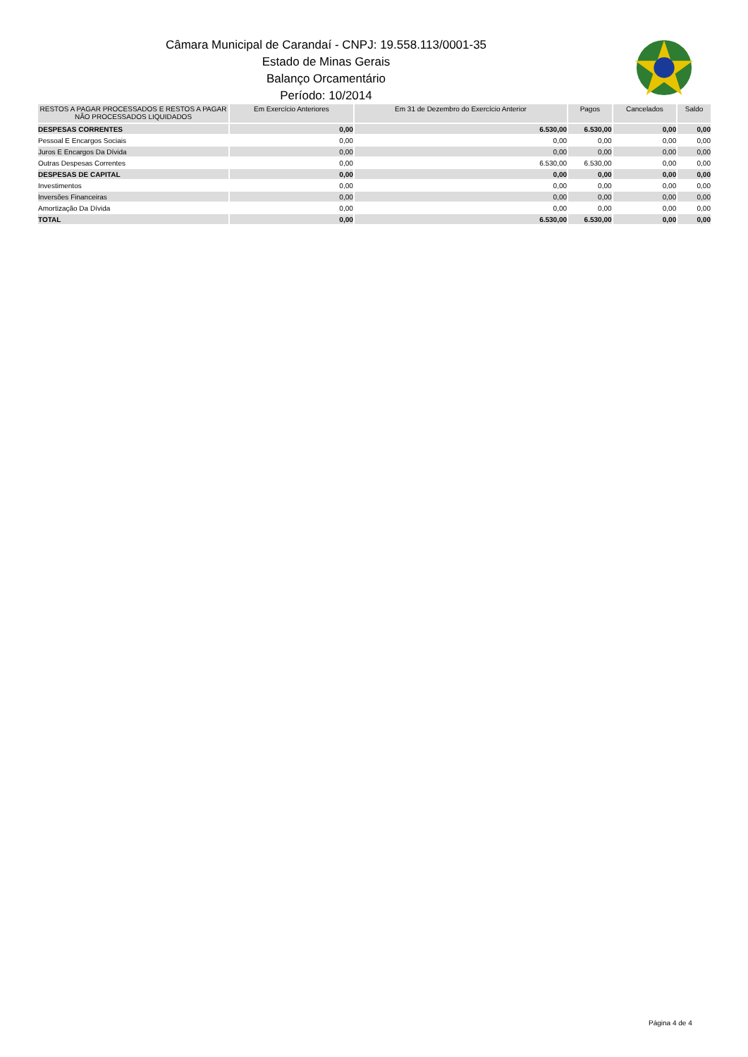Câmara Municipal de Carandaí - CNPJ: 19.558.113/0001-35
Estado de Minas Gerais
Balanço Orcamentário
Período: 10/2014
| RESTOS A PAGAR PROCESSADOS E RESTOS A PAGAR NÃO PROCESSADOS LIQUIDADOS | Em Exercício Anteriores | Em 31 de Dezembro do Exercício Anterior | Pagos | Cancelados | Saldo |
| --- | --- | --- | --- | --- | --- |
| DESPESAS CORRENTES | 0,00 | 6.530,00 | 6.530,00 | 0,00 | 0,00 |
| Pessoal E Encargos Sociais | 0,00 | 0,00 | 0,00 | 0,00 | 0,00 |
| Juros E Encargos Da Dívida | 0,00 | 0,00 | 0,00 | 0,00 | 0,00 |
| Outras Despesas Correntes | 0,00 | 6.530,00 | 6.530,00 | 0,00 | 0,00 |
| DESPESAS DE CAPITAL | 0,00 | 0,00 | 0,00 | 0,00 | 0,00 |
| Investimentos | 0,00 | 0,00 | 0,00 | 0,00 | 0,00 |
| Inversões Financeiras | 0,00 | 0,00 | 0,00 | 0,00 | 0,00 |
| Amortização Da Dívida | 0,00 | 0,00 | 0,00 | 0,00 | 0,00 |
| TOTAL | 0,00 | 6.530,00 | 6.530,00 | 0,00 | 0,00 |
Página 4 de 4